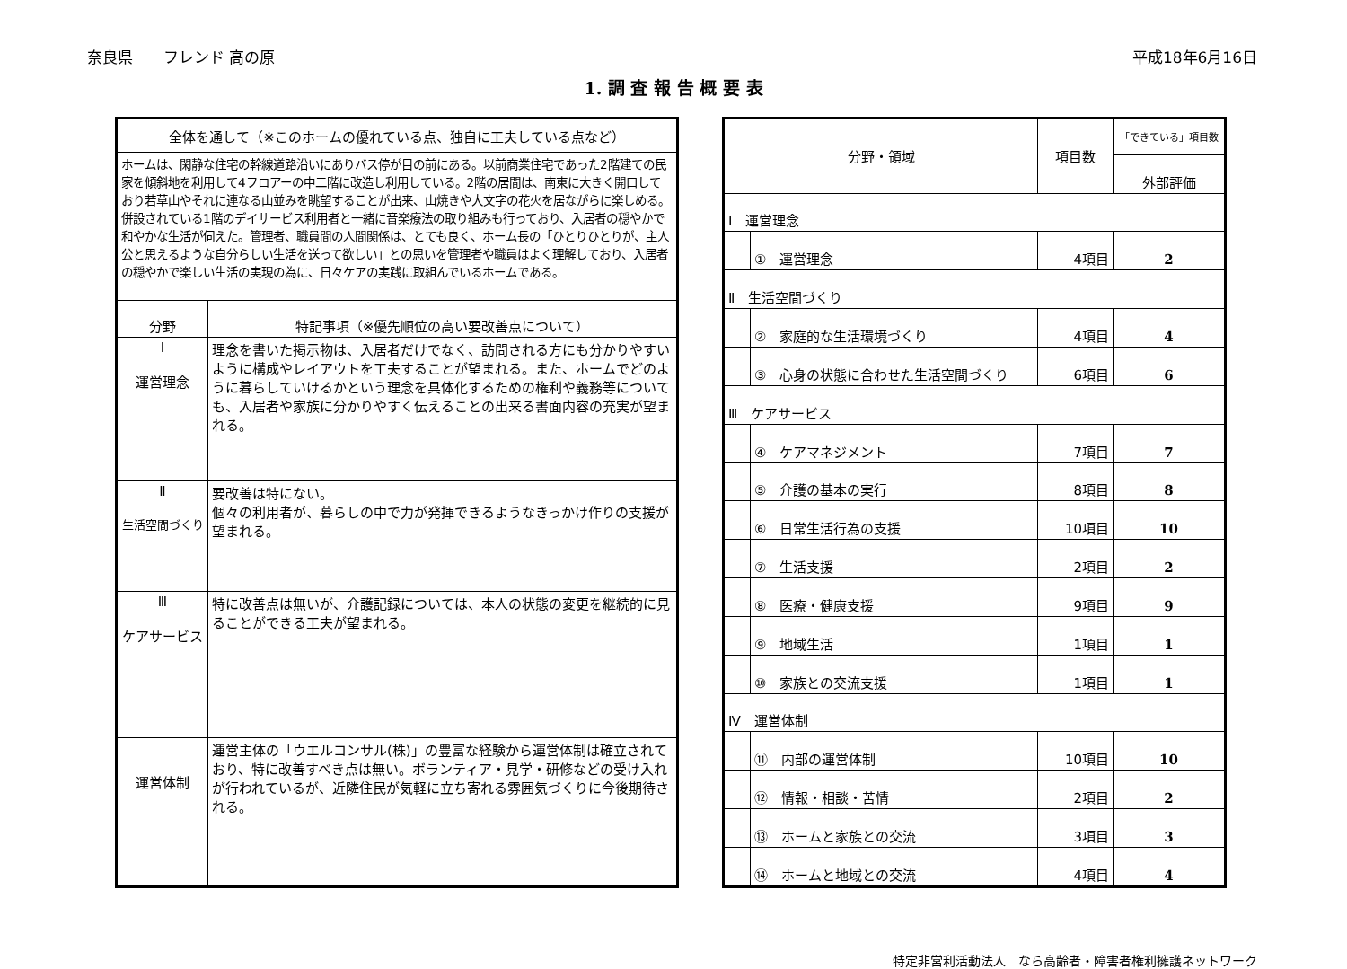奈良県　　フレンド 高の原 平成18年6月16日
1. 調 査 報 告 概 要 表
| 全体を通して（※このホームの優れている点、独自に工夫している点など） | |
| ホームは、閑静な住宅の幹線道路沿いにありバス停が目の前にある。以前商業住宅であった2階建ての民家を傾斜地を利用して4フロアーの中二階に改造し利用している。2階の居間は、南東に大きく開口しており若草山やそれに連なる山並みを眺望することが出来、山焼きや大文字の花火を居ながらに楽しめる。併設されている1階のデイサービス利用者と一緒に音楽療法の取り組みも行っており、入居者の穏やかで和やかな生活が伺えた。管理者、職員間の人間関係は、とても良く、ホーム長の「ひとりひとりが、主人公と思えるような自分らしい生活を送って欲しい」との思いを管理者や職員はよく理解しており、入居者の穏やかで楽しい生活の実現の為に、日々ケアの実践に取組んでいるホームである。 | |
| 分野 | 特記事項（※優先順位の高い要改善点について） |
| Ⅰ 運営理念 | 理念を書いた掲示物は、入居者だけでなく、訪問される方にも分かりやすいように構成やレイアウトを工夫することが望まれる。また、ホームでどのように暮らしていけるかという理念を具体化するための権利や義務等についても、入居者や家族に分かりやすく伝えることの出来る書面内容の充実が望まれる。 |
| Ⅱ 生活空間づくり | 要改善は特にない。 個々の利用者が、暮らしの中で力が発揮できるようなきっかけ作りの支援が望まれる。 |
| Ⅲ ケアサービス | 特に改善点は無いが、介護記録については、本人の状態の変更を継続的に見ることができる工夫が望まれる。 |
| 運営体制 | 運営主体の「ウエルコンサル(株)」の豊富な経験から運営体制は確立されており、特に改善すべき点は無い。ボランティア・見学・研修などの受け入れが行われているが、近隣住民が気軽に立ち寄れる雰囲気づくりに今後期待される。 |
| 分野・領域 | | 項目数 | 「できている」項目数 |
| | | | 外部評価 |
| Ⅰ 運営理念 | | | |
| | ① 運営理念 | 4項目 | 2 |
| Ⅱ 生活空間づくり | | | |
| | ② 家庭的な生活環境づくり | 4項目 | 4 |
| | ③ 心身の状態に合わせた生活空間づくり | 6項目 | 6 |
| Ⅲ ケアサービス | | | |
| | ④ ケアマネジメント | 7項目 | 7 |
| | ⑤ 介護の基本の実行 | 8項目 | 8 |
| | ⑥ 日常生活行為の支援 | 10項目 | 10 |
| | ⑦ 生活支援 | 2項目 | 2 |
| | ⑧ 医療・健康支援 | 9項目 | 9 |
| | ⑨ 地域生活 | 1項目 | 1 |
| | ⑩ 家族との交流支援 | 1項目 | 1 |
| Ⅳ 運営体制 | | | |
| | ⑪ 内部の運営体制 | 10項目 | 10 |
| | ⑫ 情報・相談・苦情 | 2項目 | 2 |
| | ⑬ ホームと家族との交流 | 3項目 | 3 |
| | ⑭ ホームと地域との交流 | 4項目 | 4 |
特定非営利活動法人　なら高齢者・障害者権利擁護ネットワーク